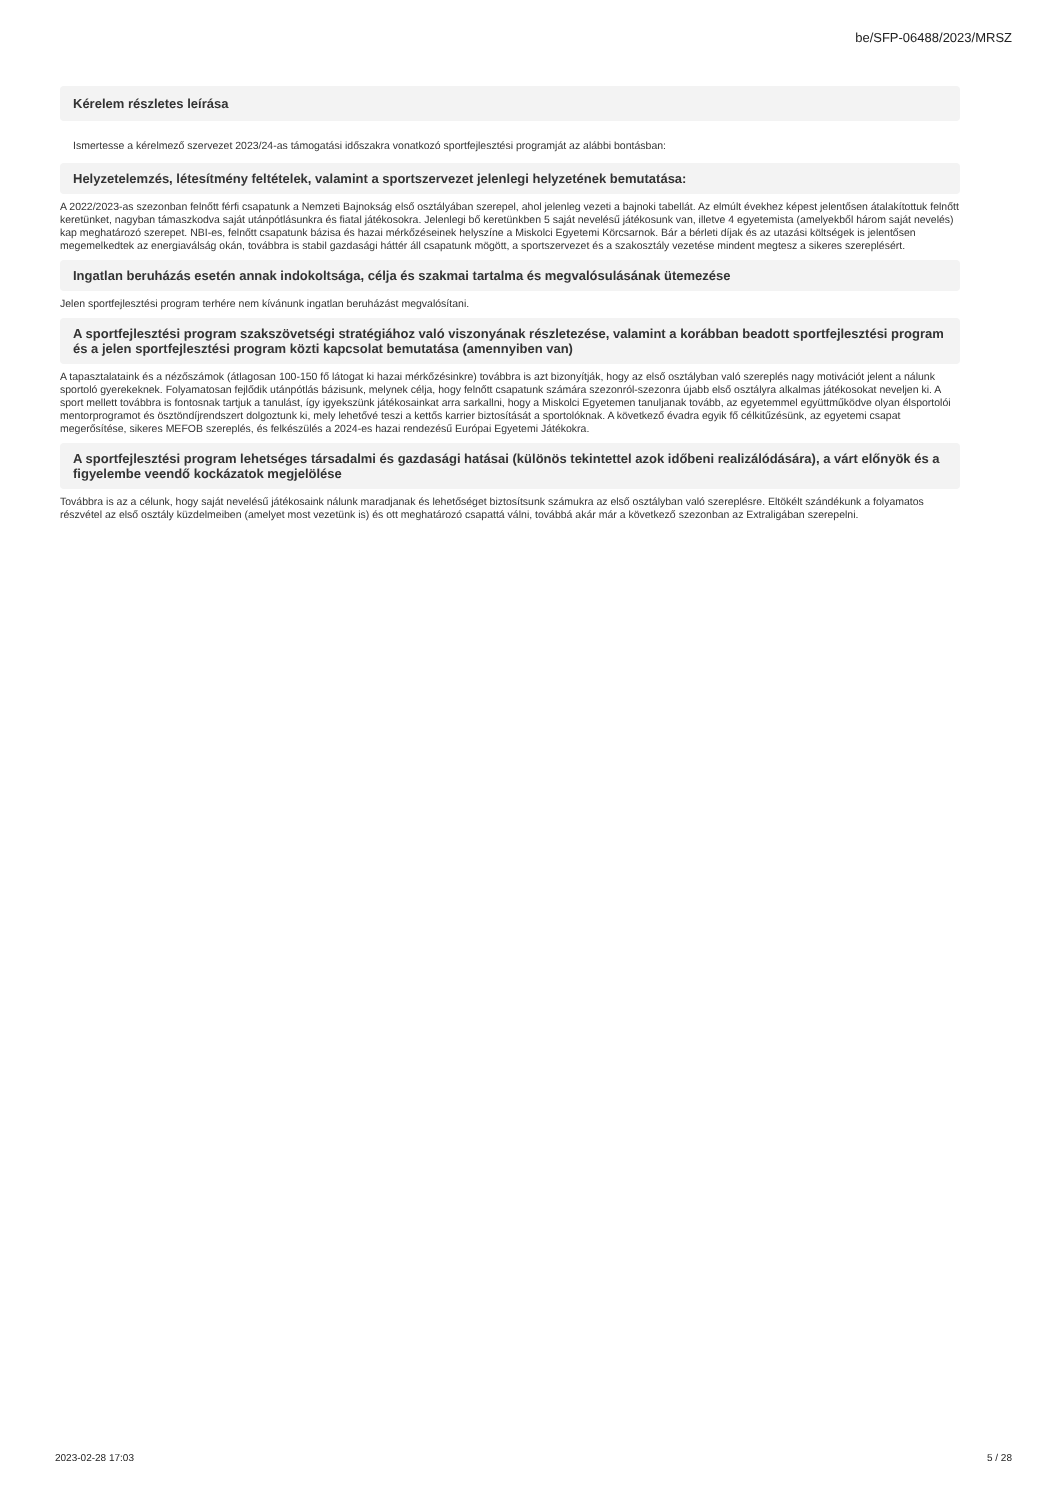be/SFP-06488/2023/MRSZ
Kérelem részletes leírása
Ismertesse a kérelmező szervezet 2023/24-as támogatási időszakra vonatkozó sportfejlesztési programját az alábbi bontásban:
Helyzetelemzés, létesítmény feltételek, valamint a sportszervezet jelenlegi helyzetének bemutatása:
A 2022/2023-as szezonban felnőtt férfi csapatunk a Nemzeti Bajnokság első osztályában szerepel, ahol jelenleg vezeti a bajnoki tabellát. Az elmúlt évekhez képest jelentősen átalakítottuk felnőtt keretünket, nagyban támaszkodva saját utánpótlásunkra és fiatal játékosokra. Jelenlegi bő keretünkben 5 saját nevelésű játékosunk van, illetve 4 egyetemista (amelyekből három saját nevelés) kap meghatározó szerepet. NBI-es, felnőtt csapatunk bázisa és hazai mérkőzéseinek helyszíne a Miskolci Egyetemi Körcsarnok. Bár a bérleti díjak és az utazási költségek is jelentősen megemelkedtek az energiaválság okán, továbbra is stabil gazdasági háttér áll csapatunk mögött, a sportszervezet és a szakosztály vezetése mindent megtesz a sikeres szereplésért.
Ingatlan beruházás esetén annak indokoltsága, célja és szakmai tartalma és megvalósulásának ütemezése
Jelen sportfejlesztési program terhére nem kívánunk ingatlan beruházást megvalósítani.
A sportfejlesztési program szakszövetségi stratégiához való viszonyának részletezése, valamint a korábban beadott sportfejlesztési program és a jelen sportfejlesztési program közti kapcsolat bemutatása (amennyiben van)
A tapasztalataink és a nézőszámok (átlagosan 100-150 fő látogat ki hazai mérkőzésinkre) továbbra is azt bizonyítják, hogy az első osztályban való szereplés nagy motivációt jelent a nálunk sportoló gyerekeknek. Folyamatosan fejlődik utánpótlás bázisunk, melynek célja, hogy felnőtt csapatunk számára szezonról-szezonra újabb első osztályra alkalmas játékosokat neveljen ki. A sport mellett továbbra is fontosnak tartjuk a tanulást, így igyekszünk játékosainkat arra sarkallni, hogy a Miskolci Egyetemen tanuljanak tovább, az egyetemmel együttműködve olyan élsportolói mentorprogramot és ösztöndíjrendszert dolgoztunk ki, mely lehetővé teszi a kettős karrier biztosítását a sportolóknak. A következő évadra egyik fő célkitűzésünk, az egyetemi csapat megerősítése, sikeres MEFOB szereplés, és felkészülés a 2024-es hazai rendezésű Európai Egyetemi Játékokra.
A sportfejlesztési program lehetséges társadalmi és gazdasági hatásai (különös tekintettel azok időbeni realizálódására), a várt előnyök és a figyelembe veendő kockázatok megjelölése
Továbbra is az a célunk, hogy saját nevelésű játékosaink nálunk maradjanak és lehetőséget biztosítsunk számukra az első osztályban való szereplésre. Eltökélt szándékunk a folyamatos részvétel az első osztály küzdelmeiben (amelyet most vezetünk is) és ott meghatározó csapattá válni, továbbá akár már a következő szezonban az Extraligában szerepelni.
2023-02-28 17:03 5 / 28